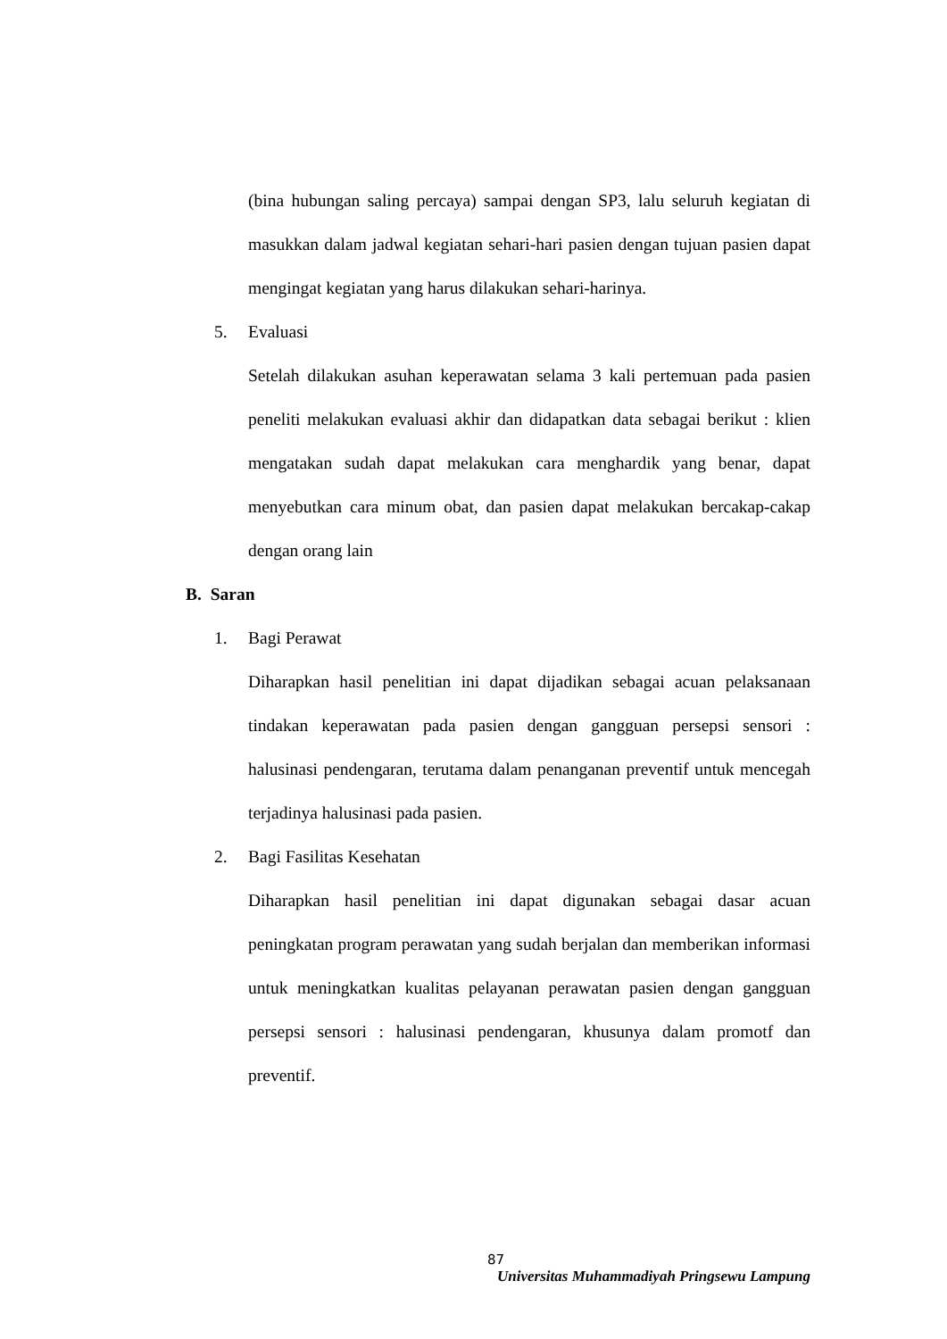(bina hubungan saling percaya) sampai dengan SP3, lalu seluruh kegiatan di masukkan dalam jadwal kegiatan sehari-hari pasien dengan tujuan pasien dapat mengingat kegiatan yang harus dilakukan sehari-harinya.
5. Evaluasi
Setelah dilakukan asuhan keperawatan selama 3 kali pertemuan pada pasien peneliti melakukan evaluasi akhir dan didapatkan data sebagai berikut : klien mengatakan sudah dapat melakukan cara menghardik yang benar, dapat menyebutkan cara minum obat, dan pasien dapat melakukan bercakap-cakap dengan orang lain
B. Saran
1. Bagi Perawat
Diharapkan hasil penelitian ini dapat dijadikan sebagai acuan pelaksanaan tindakan keperawatan pada pasien dengan gangguan persepsi sensori : halusinasi pendengaran, terutama dalam penanganan preventif untuk mencegah terjadinya halusinasi pada pasien.
2. Bagi Fasilitas Kesehatan
Diharapkan hasil penelitian ini dapat digunakan sebagai dasar acuan peningkatan program perawatan yang sudah berjalan dan memberikan informasi untuk meningkatkan kualitas pelayanan perawatan pasien dengan gangguan persepsi sensori : halusinasi pendengaran, khusunya dalam promotf dan preventif.
87
Universitas Muhammadiyah Pringsewu Lampung